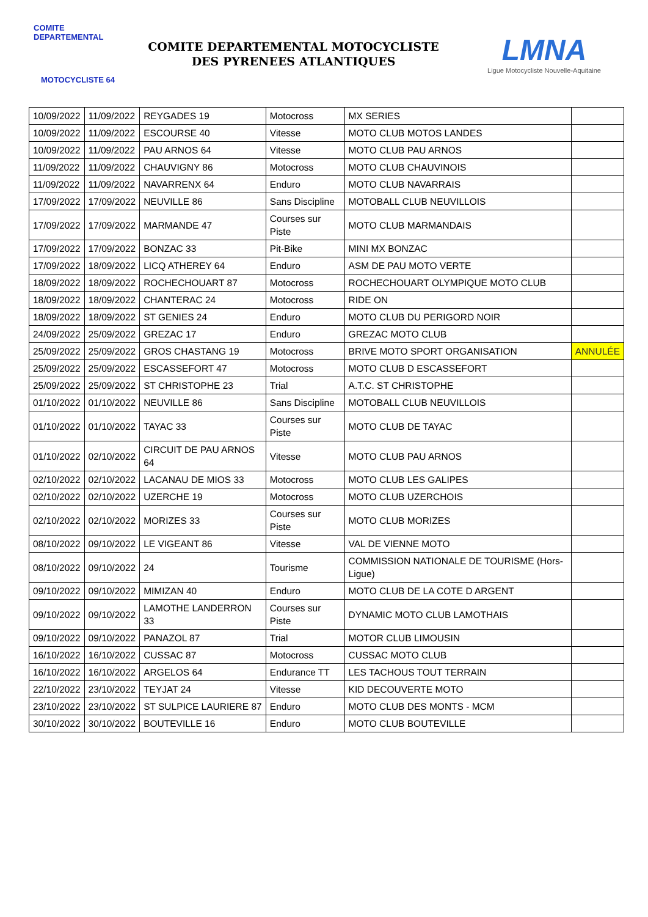COMITE DEPARTEMENTAL
MOTOCYCLISTE 64
COMITE DEPARTEMENTAL MOTOCYCLISTE
DES PYRENEES ATLANTIQUES
LMNA
Ligue Motocycliste Nouvelle-Aquitaine
| 10/09/2022 | 11/09/2022 | REYGADES 19 | Motocross | MX SERIES | |
| 10/09/2022 | 11/09/2022 | ESCOURSE 40 | Vitesse | MOTO CLUB MOTOS LANDES | |
| 10/09/2022 | 11/09/2022 | PAU ARNOS 64 | Vitesse | MOTO CLUB PAU ARNOS | |
| 11/09/2022 | 11/09/2022 | CHAUVIGNY 86 | Motocross | MOTO CLUB CHAUVINOIS | |
| 11/09/2022 | 11/09/2022 | NAVARRENX 64 | Enduro | MOTO CLUB NAVARRAIS | |
| 17/09/2022 | 17/09/2022 | NEUVILLE 86 | Sans Discipline | MOTOBALL CLUB NEUVILLOIS | |
| 17/09/2022 | 17/09/2022 | MARMANDE 47 | Courses sur Piste | MOTO CLUB MARMANDAIS | |
| 17/09/2022 | 17/09/2022 | BONZAC 33 | Pit-Bike | MINI MX BONZAC | |
| 17/09/2022 | 18/09/2022 | LICQ ATHEREY 64 | Enduro | ASM DE PAU MOTO VERTE | |
| 18/09/2022 | 18/09/2022 | ROCHECHOUART 87 | Motocross | ROCHECHOUART OLYMPIQUE MOTO CLUB | |
| 18/09/2022 | 18/09/2022 | CHANTERAC 24 | Motocross | RIDE ON | |
| 18/09/2022 | 18/09/2022 | ST GENIES 24 | Enduro | MOTO CLUB DU PERIGORD NOIR | |
| 24/09/2022 | 25/09/2022 | GREZAC 17 | Enduro | GREZAC MOTO CLUB | |
| 25/09/2022 | 25/09/2022 | GROS CHASTANG 19 | Motocross | BRIVE MOTO SPORT ORGANISATION | ANNULÉE |
| 25/09/2022 | 25/09/2022 | ESCASSEFORT 47 | Motocross | MOTO CLUB D ESCASSEFORT | |
| 25/09/2022 | 25/09/2022 | ST CHRISTOPHE 23 | Trial | A.T.C. ST CHRISTOPHE | |
| 01/10/2022 | 01/10/2022 | NEUVILLE 86 | Sans Discipline | MOTOBALL CLUB NEUVILLOIS | |
| 01/10/2022 | 01/10/2022 | TAYAC 33 | Courses sur Piste | MOTO CLUB DE TAYAC | |
| 01/10/2022 | 02/10/2022 | CIRCUIT DE PAU ARNOS 64 | Vitesse | MOTO CLUB PAU ARNOS | |
| 02/10/2022 | 02/10/2022 | LACANAU DE MIOS 33 | Motocross | MOTO CLUB LES GALIPES | |
| 02/10/2022 | 02/10/2022 | UZERCHE 19 | Motocross | MOTO CLUB UZERCHOIS | |
| 02/10/2022 | 02/10/2022 | MORIZES 33 | Courses sur Piste | MOTO CLUB MORIZES | |
| 08/10/2022 | 09/10/2022 | LE VIGEANT 86 | Vitesse | VAL DE VIENNE MOTO | |
| 08/10/2022 | 09/10/2022 | 24 | Tourisme | COMMISSION NATIONALE DE TOURISME (Hors-Ligue) | |
| 09/10/2022 | 09/10/2022 | MIMIZAN 40 | Enduro | MOTO CLUB DE LA COTE D ARGENT | |
| 09/10/2022 | 09/10/2022 | LAMOTHE LANDERRON 33 | Courses sur Piste | DYNAMIC MOTO CLUB LAMOTHAIS | |
| 09/10/2022 | 09/10/2022 | PANAZOL 87 | Trial | MOTOR CLUB LIMOUSIN | |
| 16/10/2022 | 16/10/2022 | CUSSAC 87 | Motocross | CUSSAC MOTO CLUB | |
| 16/10/2022 | 16/10/2022 | ARGELOS 64 | Endurance TT | LES TACHOUS TOUT TERRAIN | |
| 22/10/2022 | 23/10/2022 | TEYJAT 24 | Vitesse | KID DECOUVERTE MOTO | |
| 23/10/2022 | 23/10/2022 | ST SULPICE LAURIERE 87 | Enduro | MOTO CLUB DES MONTS - MCM | |
| 30/10/2022 | 30/10/2022 | BOUTEVILLE 16 | Enduro | MOTO CLUB BOUTEVILLE | |